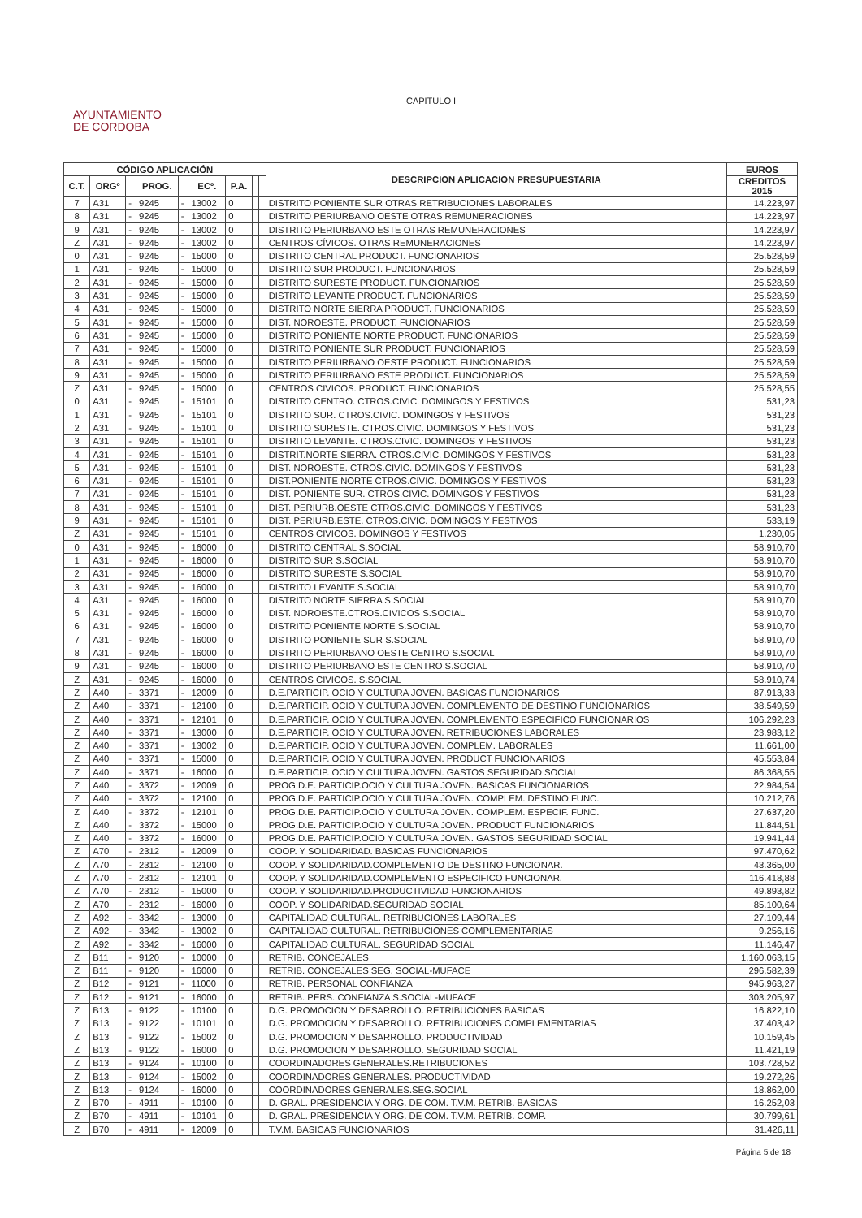CAPITULO I
AYUNTAMIENTO
DE CORDOBA
| CÓDIGO APLICACIÓN | | | | | | | | | DESCRIPCION APLICACION PRESUPUESTARIA | EUROS |
| --- | --- | --- | --- | --- | --- | --- | --- | --- | --- | --- |
| C.T. | ORGº | | PROG. | | ECº. | P.A. | | | | CREDITOS 2015 |
| 7 | A31 | - | 9245 | - | 13002 | 0 | | | DISTRITO PONIENTE SUR OTRAS RETRIBUCIONES LABORALES | 14.223,97 |
| 8 | A31 | - | 9245 | - | 13002 | 0 | | | DISTRITO PERIURBANO OESTE OTRAS REMUNERACIONES | 14.223,97 |
| 9 | A31 | - | 9245 | - | 13002 | 0 | | | DISTRITO PERIURBANO ESTE OTRAS REMUNERACIONES | 14.223,97 |
| Z | A31 | - | 9245 | - | 13002 | 0 | | | CENTROS CÍVICOS. OTRAS REMUNERACIONES | 14.223,97 |
| 0 | A31 | - | 9245 | - | 15000 | 0 | | | DISTRITO CENTRAL PRODUCT. FUNCIONARIOS | 25.528,59 |
| 1 | A31 | - | 9245 | - | 15000 | 0 | | | DISTRITO SUR PRODUCT. FUNCIONARIOS | 25.528,59 |
| 2 | A31 | - | 9245 | - | 15000 | 0 | | | DISTRITO SURESTE PRODUCT. FUNCIONARIOS | 25.528,59 |
| 3 | A31 | - | 9245 | - | 15000 | 0 | | | DISTRITO LEVANTE PRODUCT. FUNCIONARIOS | 25.528,59 |
| 4 | A31 | - | 9245 | - | 15000 | 0 | | | DISTRITO NORTE SIERRA PRODUCT. FUNCIONARIOS | 25.528,59 |
| 5 | A31 | - | 9245 | - | 15000 | 0 | | | DIST. NOROESTE. PRODUCT. FUNCIONARIOS | 25.528,59 |
| 6 | A31 | - | 9245 | - | 15000 | 0 | | | DISTRITO PONIENTE NORTE PRODUCT. FUNCIONARIOS | 25.528,59 |
| 7 | A31 | - | 9245 | - | 15000 | 0 | | | DISTRITO PONIENTE SUR PRODUCT. FUNCIONARIOS | 25.528,59 |
| 8 | A31 | - | 9245 | - | 15000 | 0 | | | DISTRITO PERIURBANO OESTE PRODUCT. FUNCIONARIOS | 25.528,59 |
| 9 | A31 | - | 9245 | - | 15000 | 0 | | | DISTRITO PERIURBANO ESTE PRODUCT. FUNCIONARIOS | 25.528,59 |
| Z | A31 | - | 9245 | - | 15000 | 0 | | | CENTROS CIVICOS. PRODUCT. FUNCIONARIOS | 25.528,55 |
| 0 | A31 | - | 9245 | - | 15101 | 0 | | | DISTRITO CENTRO. CTROS.CIVIC. DOMINGOS Y FESTIVOS | 531,23 |
| 1 | A31 | - | 9245 | - | 15101 | 0 | | | DISTRITO SUR. CTROS.CIVIC. DOMINGOS Y FESTIVOS | 531,23 |
| 2 | A31 | - | 9245 | - | 15101 | 0 | | | DISTRITO SURESTE. CTROS.CIVIC. DOMINGOS Y FESTIVOS | 531,23 |
| 3 | A31 | - | 9245 | - | 15101 | 0 | | | DISTRITO LEVANTE. CTROS.CIVIC. DOMINGOS Y FESTIVOS | 531,23 |
| 4 | A31 | - | 9245 | - | 15101 | 0 | | | DISTRIT.NORTE SIERRA. CTROS.CIVIC. DOMINGOS Y FESTIVOS | 531,23 |
| 5 | A31 | - | 9245 | - | 15101 | 0 | | | DIST. NOROESTE. CTROS.CIVIC. DOMINGOS Y FESTIVOS | 531,23 |
| 6 | A31 | - | 9245 | - | 15101 | 0 | | | DIST.PONIENTE NORTE CTROS.CIVIC. DOMINGOS Y FESTIVOS | 531,23 |
| 7 | A31 | - | 9245 | - | 15101 | 0 | | | DIST. PONIENTE SUR. CTROS.CIVIC. DOMINGOS Y FESTIVOS | 531,23 |
| 8 | A31 | - | 9245 | - | 15101 | 0 | | | DIST. PERIURB.OESTE CTROS.CIVIC. DOMINGOS Y FESTIVOS | 531,23 |
| 9 | A31 | - | 9245 | - | 15101 | 0 | | | DIST. PERIURB.ESTE. CTROS.CIVIC. DOMINGOS Y FESTIVOS | 533,19 |
| Z | A31 | - | 9245 | - | 15101 | 0 | | | CENTROS CIVICOS. DOMINGOS Y FESTIVOS | 1.230,05 |
| 0 | A31 | - | 9245 | - | 16000 | 0 | | | DISTRITO CENTRAL S.SOCIAL | 58.910,70 |
| 1 | A31 | - | 9245 | - | 16000 | 0 | | | DISTRITO SUR S.SOCIAL | 58.910,70 |
| 2 | A31 | - | 9245 | - | 16000 | 0 | | | DISTRITO SURESTE S.SOCIAL | 58.910,70 |
| 3 | A31 | - | 9245 | - | 16000 | 0 | | | DISTRITO LEVANTE S.SOCIAL | 58.910,70 |
| 4 | A31 | - | 9245 | - | 16000 | 0 | | | DISTRITO NORTE SIERRA S.SOCIAL | 58.910,70 |
| 5 | A31 | - | 9245 | - | 16000 | 0 | | | DIST. NOROESTE.CTROS.CIVICOS S.SOCIAL | 58.910,70 |
| 6 | A31 | - | 9245 | - | 16000 | 0 | | | DISTRITO PONIENTE NORTE S.SOCIAL | 58.910,70 |
| 7 | A31 | - | 9245 | - | 16000 | 0 | | | DISTRITO PONIENTE SUR S.SOCIAL | 58.910,70 |
| 8 | A31 | - | 9245 | - | 16000 | 0 | | | DISTRITO PERIURBANO OESTE CENTRO S.SOCIAL | 58.910,70 |
| 9 | A31 | - | 9245 | - | 16000 | 0 | | | DISTRITO PERIURBANO ESTE CENTRO S.SOCIAL | 58.910,70 |
| Z | A31 | - | 9245 | - | 16000 | 0 | | | CENTROS CIVICOS. S.SOCIAL | 58.910,74 |
| Z | A40 | - | 3371 | - | 12009 | 0 | | | D.E.PARTICIP. OCIO Y CULTURA JOVEN. BASICAS FUNCIONARIOS | 87.913,33 |
| Z | A40 | - | 3371 | - | 12100 | 0 | | | D.E.PARTICIP. OCIO Y CULTURA JOVEN. COMPLEMENTO DE DESTINO FUNCIONARIOS | 38.549,59 |
| Z | A40 | - | 3371 | - | 12101 | 0 | | | D.E.PARTICIP. OCIO Y CULTURA JOVEN. COMPLEMENTO ESPECIFICO FUNCIONARIOS | 106.292,23 |
| Z | A40 | - | 3371 | - | 13000 | 0 | | | D.E.PARTICIP. OCIO Y CULTURA JOVEN. RETRIBUCIONES LABORALES | 23.983,12 |
| Z | A40 | - | 3371 | - | 13002 | 0 | | | D.E.PARTICIP. OCIO Y CULTURA JOVEN. COMPLEM. LABORALES | 11.661,00 |
| Z | A40 | - | 3371 | - | 15000 | 0 | | | D.E.PARTICIP. OCIO Y CULTURA JOVEN. PRODUCT FUNCIONARIOS | 45.553,84 |
| Z | A40 | - | 3371 | - | 16000 | 0 | | | D.E.PARTICIP. OCIO Y CULTURA JOVEN. GASTOS SEGURIDAD SOCIAL | 86.368,55 |
| Z | A40 | - | 3372 | - | 12009 | 0 | | | PROG.D.E. PARTICIP.OCIO Y CULTURA JOVEN. BASICAS FUNCIONARIOS | 22.984,54 |
| Z | A40 | - | 3372 | - | 12100 | 0 | | | PROG.D.E. PARTICIP.OCIO Y CULTURA JOVEN. COMPLEM. DESTINO FUNC. | 10.212,76 |
| Z | A40 | - | 3372 | - | 12101 | 0 | | | PROG.D.E. PARTICIP.OCIO Y CULTURA JOVEN. COMPLEM. ESPECIF. FUNC. | 27.637,20 |
| Z | A40 | - | 3372 | - | 15000 | 0 | | | PROG.D.E. PARTICIP.OCIO Y CULTURA JOVEN. PRODUCT FUNCIONARIOS | 11.844,51 |
| Z | A40 | - | 3372 | - | 16000 | 0 | | | PROG.D.E. PARTICIP.OCIO Y CULTURA JOVEN. GASTOS SEGURIDAD SOCIAL | 19.941,44 |
| Z | A70 | - | 2312 | - | 12009 | 0 | | | COOP. Y SOLIDARIDAD. BASICAS FUNCIONARIOS | 97.470,62 |
| Z | A70 | - | 2312 | - | 12100 | 0 | | | COOP. Y SOLIDARIDAD.COMPLEMENTO DE DESTINO FUNCIONAR. | 43.365,00 |
| Z | A70 | - | 2312 | - | 12101 | 0 | | | COOP. Y SOLIDARIDAD.COMPLEMENTO ESPECIFICO FUNCIONAR. | 116.418,88 |
| Z | A70 | - | 2312 | - | 15000 | 0 | | | COOP. Y SOLIDARIDAD.PRODUCTIVIDAD FUNCIONARIOS | 49.893,82 |
| Z | A70 | - | 2312 | - | 16000 | 0 | | | COOP. Y SOLIDARIDAD.SEGURIDAD SOCIAL | 85.100,64 |
| Z | A92 | - | 3342 | - | 13000 | 0 | | | CAPITALIDAD CULTURAL. RETRIBUCIONES LABORALES | 27.109,44 |
| Z | A92 | - | 3342 | - | 13002 | 0 | | | CAPITALIDAD CULTURAL. RETRIBUCIONES COMPLEMENTARIAS | 9.256,16 |
| Z | A92 | - | 3342 | - | 16000 | 0 | | | CAPITALIDAD CULTURAL. SEGURIDAD SOCIAL | 11.146,47 |
| Z | B11 | - | 9120 | - | 10000 | 0 | | | RETRIB. CONCEJALES | 1.160.063,15 |
| Z | B11 | - | 9120 | - | 16000 | 0 | | | RETRIB. CONCEJALES SEG. SOCIAL-MUFACE | 296.582,39 |
| Z | B12 | - | 9121 | - | 11000 | 0 | | | RETRIB. PERSONAL CONFIANZA | 945.963,27 |
| Z | B12 | - | 9121 | - | 16000 | 0 | | | RETRIB. PERS. CONFIANZA S.SOCIAL-MUFACE | 303.205,97 |
| Z | B13 | - | 9122 | - | 10100 | 0 | | | D.G. PROMOCION Y DESARROLLO. RETRIBUCIONES BASICAS | 16.822,10 |
| Z | B13 | - | 9122 | - | 10101 | 0 | | | D.G. PROMOCION Y DESARROLLO. RETRIBUCIONES COMPLEMENTARIAS | 37.403,42 |
| Z | B13 | - | 9122 | - | 15002 | 0 | | | D.G. PROMOCION Y DESARROLLO. PRODUCTIVIDAD | 10.159,45 |
| Z | B13 | - | 9122 | - | 16000 | 0 | | | D.G. PROMOCION Y DESARROLLO. SEGURIDAD SOCIAL | 11.421,19 |
| Z | B13 | - | 9124 | - | 10100 | 0 | | | COORDINADORES GENERALES.RETRIBUCIONES | 103.728,52 |
| Z | B13 | - | 9124 | - | 15002 | 0 | | | COORDINADORES GENERALES. PRODUCTIVIDAD | 19.272,26 |
| Z | B13 | - | 9124 | - | 16000 | 0 | | | COORDINADORES GENERALES.SEG.SOCIAL | 18.862,00 |
| Z | B70 | - | 4911 | - | 10100 | 0 | | | D. GRAL. PRESIDENCIA Y ORG. DE COM. T.V.M. RETRIB. BASICAS | 16.252,03 |
| Z | B70 | - | 4911 | - | 10101 | 0 | | | D. GRAL. PRESIDENCIA Y ORG. DE COM. T.V.M. RETRIB. COMP. | 30.799,61 |
| Z | B70 | - | 4911 | - | 12009 | 0 | | | T.V.M. BASICAS FUNCIONARIOS | 31.426,11 |
Página 5 de 18